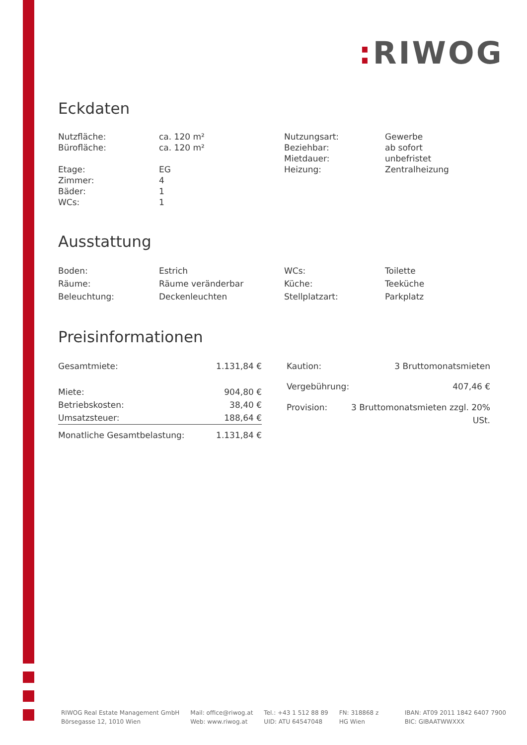: RIWOG
Eckdaten
| Nutzfläche: Bürofläche: Etage: Zimmer: Bäder: WCs: | ca. 120 m² ca. 120 m² EG 4 1 1 | Nutzungsart: Beziehbar: Mietdauer: Heizung: | Gewerbe ab sofort unbefristet Zentralheizung |
Ausstattung
| Boden: | Estrich | WCs: | Toilette |
| Räume: | Räume veränderbar | Küche: | Teeküche |
| Beleuchtung: | Deckenleuchten | Stellplatzart: | Parkplatz |
Preisinformationen
| Gesamtmiete: | 1.131,84 € |
| Miete: | 904,80 € |
| Betriebskosten: | 38,40 € |
| Umsatzsteuer: | 188,64 € |
| Monatliche Gesamtbelastung: | 1.131,84 € |
| Kaution: | 3 Bruttomonatsmieten |
| Vergebührung: | 407,46 € |
| Provision: | 3 Bruttomonatsmieten zzgl. 20% USt. |
RIWOG Real Estate Management GmbH
Börsegasse 12, 1010 Wien
Mail: office@riwog.at
Web: www.riwog.at
Tel.: +43 1 512 88 89
UID: ATU 64547048
FN: 318868 z
HG Wien
IBAN: AT09 2011 1842 6407 7900
BIC: GIBAATWWXXX